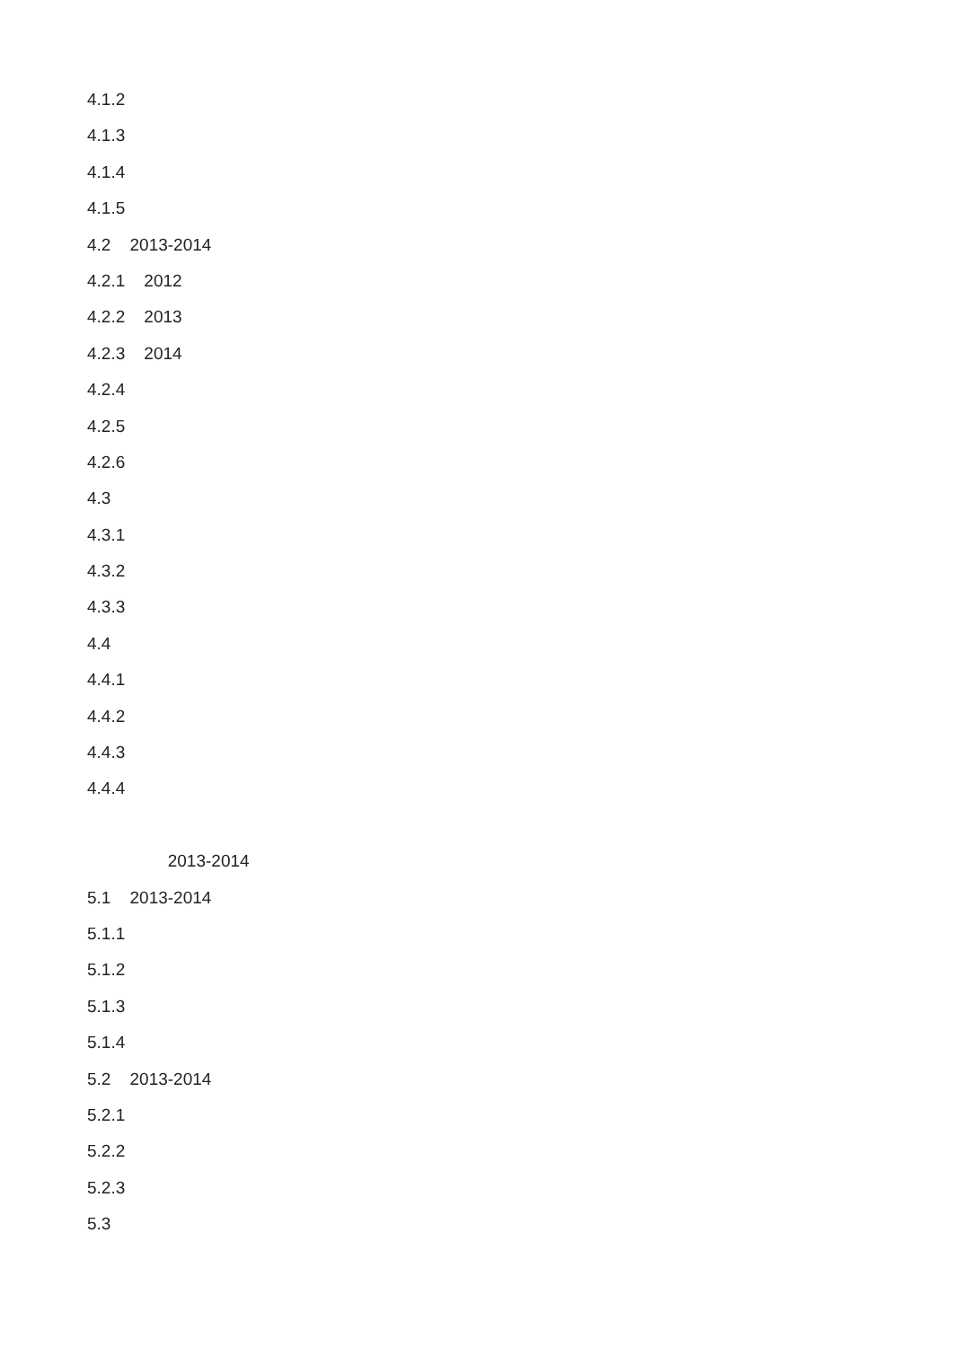4.1.2
4.1.3
4.1.4
4.1.5
4.2 2013-2014
4.2.1 2012
4.2.2 2013
4.2.3 2014
4.2.4
4.2.5
4.2.6
4.3
4.3.1
4.3.2
4.3.3
4.4
4.4.1
4.4.2
4.4.3
4.4.4
2013-2014
5.1 2013-2014
5.1.1
5.1.2
5.1.3
5.1.4
5.2 2013-2014
5.2.1
5.2.2
5.2.3
5.3